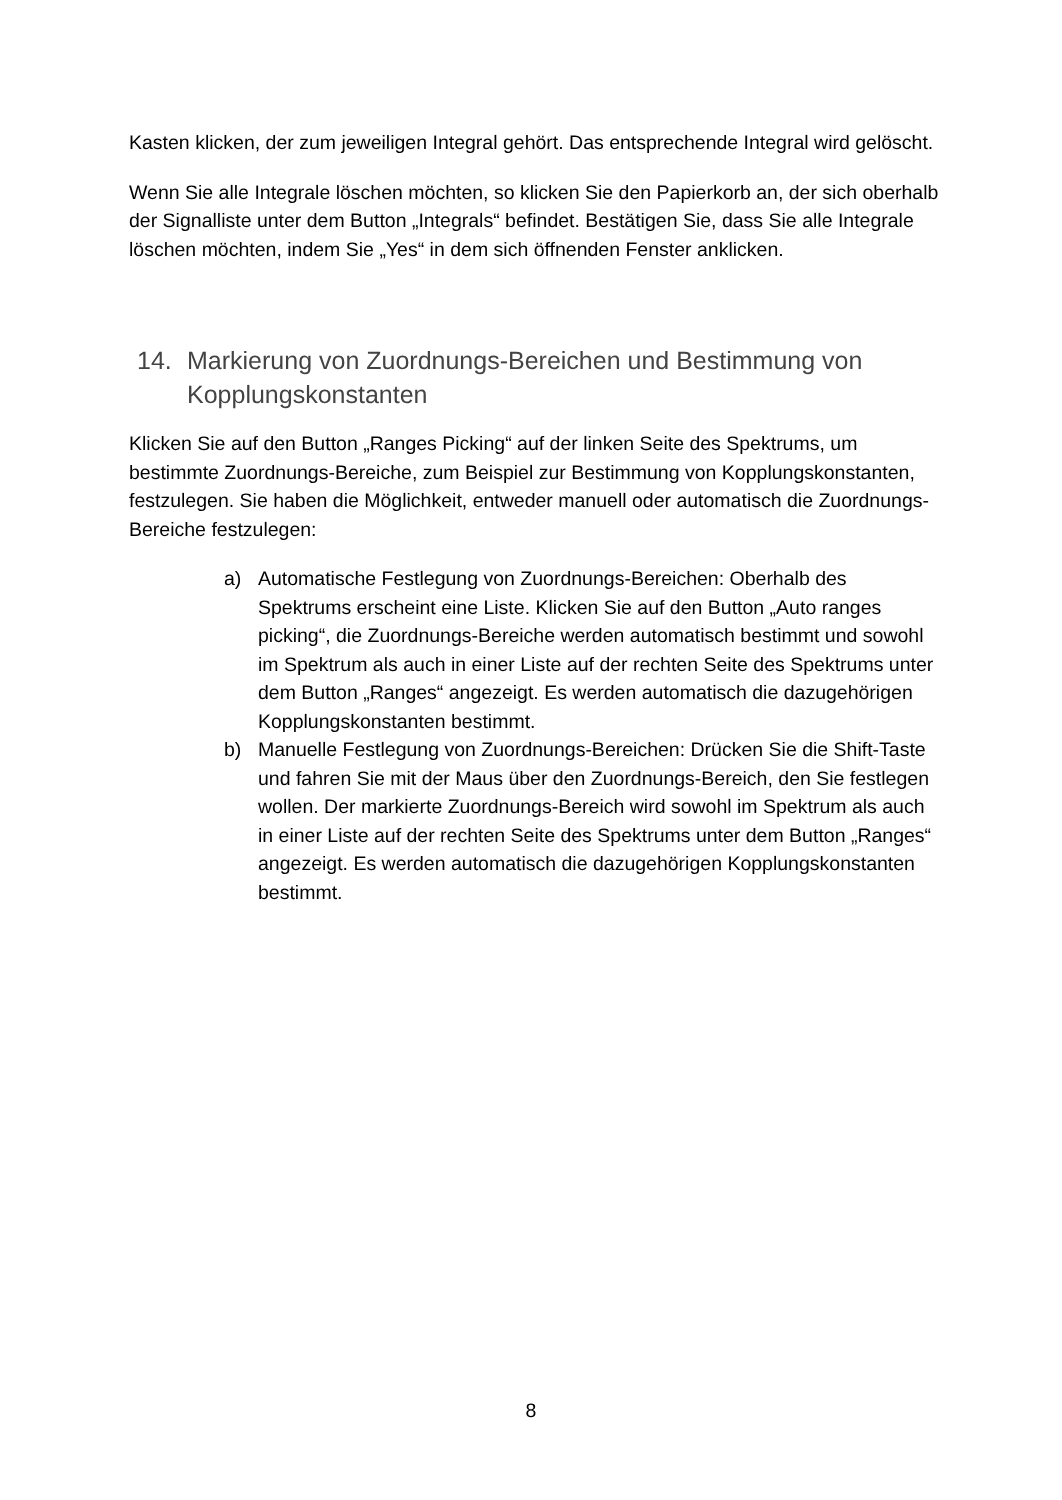Kasten klicken, der zum jeweiligen Integral gehört. Das entsprechende Integral wird gelöscht.
Wenn Sie alle Integrale löschen möchten, so klicken Sie den Papierkorb an, der sich oberhalb der Signalliste unter dem Button „Integrals“ befindet. Bestätigen Sie, dass Sie alle Integrale löschen möchten, indem Sie „Yes“ in dem sich öffnenden Fenster anklicken.
14. Markierung von Zuordnungs-Bereichen und Bestimmung von Kopplungskonstanten
Klicken Sie auf den Button „Ranges Picking“ auf der linken Seite des Spektrums, um bestimmte Zuordnungs-Bereiche, zum Beispiel zur Bestimmung von Kopplungskonstanten, festzulegen. Sie haben die Möglichkeit, entweder manuell oder automatisch die Zuordnungs-Bereiche festzulegen:
a) Automatische Festlegung von Zuordnungs-Bereichen: Oberhalb des Spektrums erscheint eine Liste. Klicken Sie auf den Button „Auto ranges picking“, die Zuordnungs-Bereiche werden automatisch bestimmt und sowohl im Spektrum als auch in einer Liste auf der rechten Seite des Spektrums unter dem Button „Ranges“ angezeigt. Es werden automatisch die dazugehörigen Kopplungskonstanten bestimmt.
b) Manuelle Festlegung von Zuordnungs-Bereichen: Drücken Sie die Shift-Taste und fahren Sie mit der Maus über den Zuordnungs-Bereich, den Sie festlegen wollen. Der markierte Zuordnungs-Bereich wird sowohl im Spektrum als auch in einer Liste auf der rechten Seite des Spektrums unter dem Button „Ranges“ angezeigt. Es werden automatisch die dazugehörigen Kopplungskonstanten bestimmt.
8